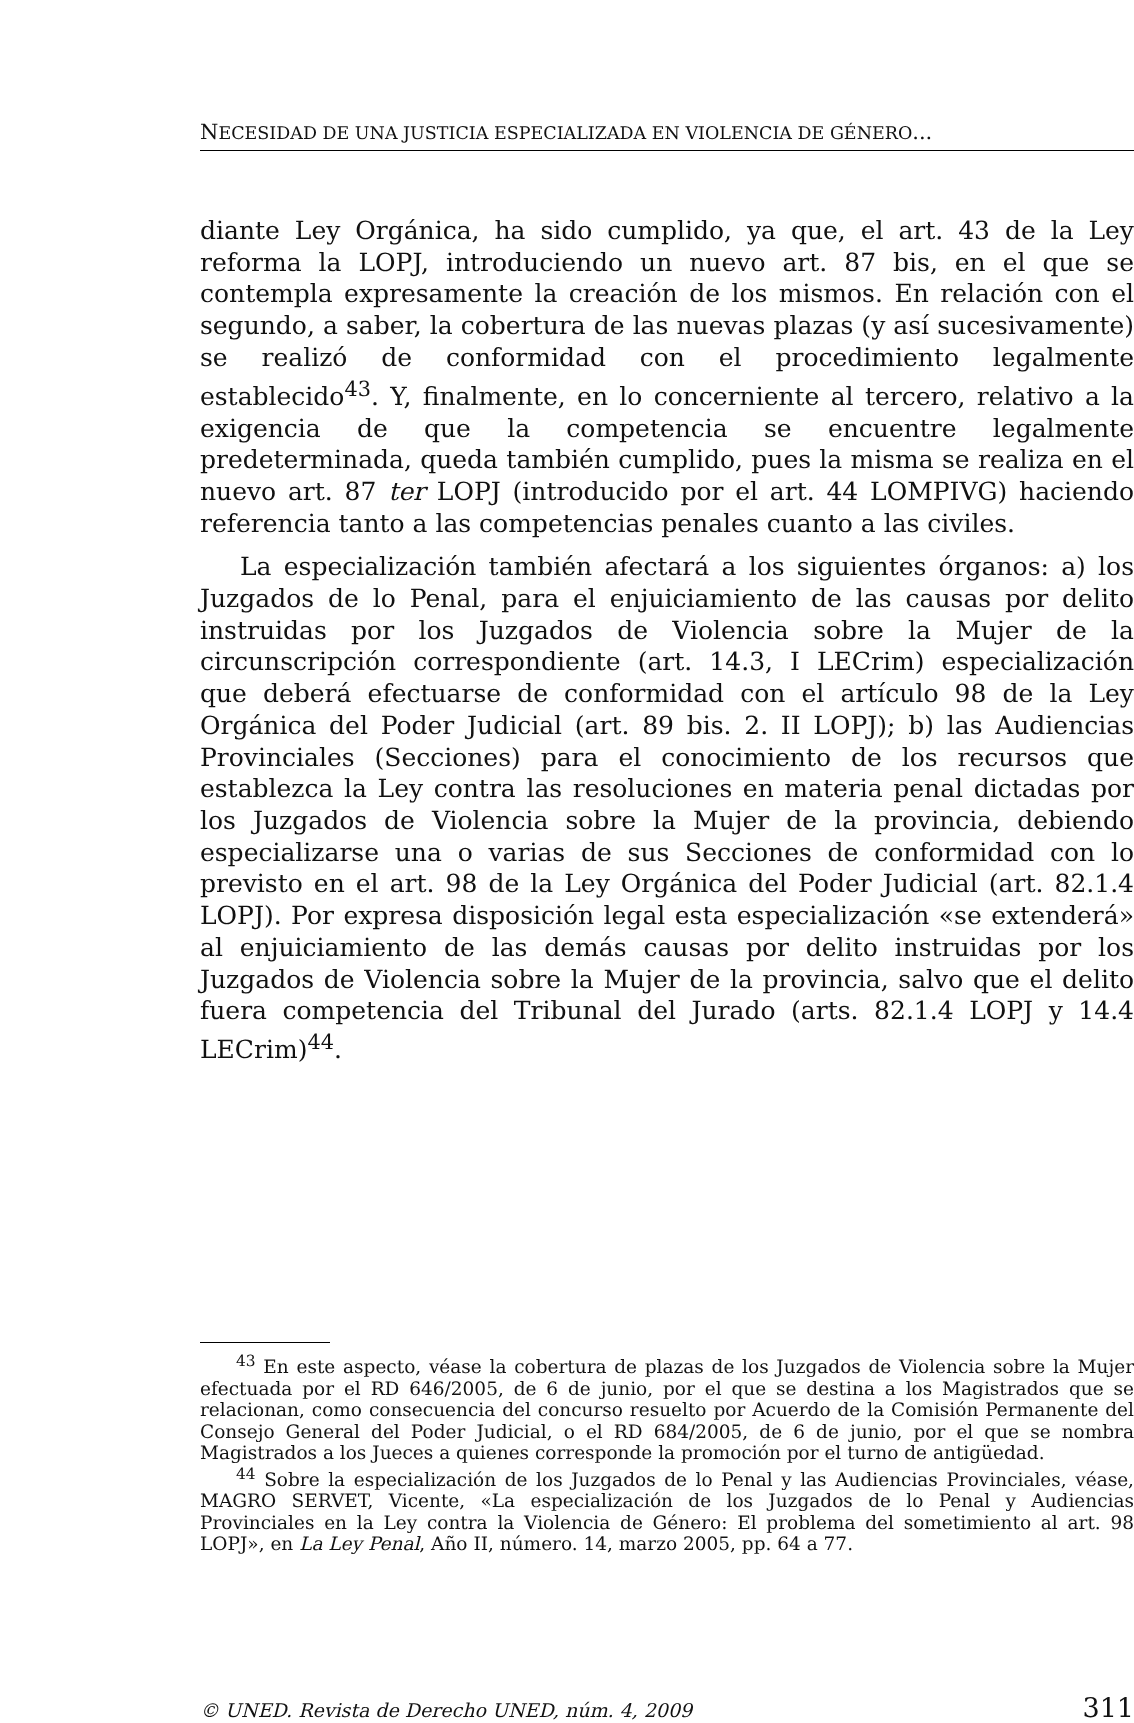NECESIDAD DE UNA JUSTICIA ESPECIALIZADA EN VIOLENCIA DE GÉNERO...
diante Ley Orgánica, ha sido cumplido, ya que, el art. 43 de la Ley reforma la LOPJ, introduciendo un nuevo art. 87 bis, en el que se contempla expresamente la creación de los mismos. En relación con el segundo, a saber, la cobertura de las nuevas plazas (y así sucesivamente) se realizó de conformidad con el procedimiento legalmente establecido<sup>43</sup>. Y, finalmente, en lo concerniente al tercero, relativo a la exigencia de que la competencia se encuentre legalmente predeterminada, queda también cumplido, pues la misma se realiza en el nuevo art. 87 ter LOPJ (introducido por el art. 44 LOMPIVG) haciendo referencia tanto a las competencias penales cuanto a las civiles.
La especialización también afectará a los siguientes órganos: a) los Juzgados de lo Penal, para el enjuiciamiento de las causas por delito instruidas por los Juzgados de Violencia sobre la Mujer de la circunscripción correspondiente (art. 14.3, I LECrim) especialización que deberá efectuarse de conformidad con el artículo 98 de la Ley Orgánica del Poder Judicial (art. 89 bis. 2. II LOPJ); b) las Audiencias Provinciales (Secciones) para el conocimiento de los recursos que establezca la Ley contra las resoluciones en materia penal dictadas por los Juzgados de Violencia sobre la Mujer de la provincia, debiendo especializarse una o varias de sus Secciones de conformidad con lo previsto en el art. 98 de la Ley Orgánica del Poder Judicial (art. 82.1.4 LOPJ). Por expresa disposición legal esta especialización «se extenderá» al enjuiciamiento de las demás causas por delito instruidas por los Juzgados de Violencia sobre la Mujer de la provincia, salvo que el delito fuera competencia del Tribunal del Jurado (arts. 82.1.4 LOPJ y 14.4 LECrim)<sup>44</sup>.
<sup>43</sup> En este aspecto, véase la cobertura de plazas de los Juzgados de Violencia sobre la Mujer efectuada por el RD 646/2005, de 6 de junio, por el que se destina a los Magistrados que se relacionan, como consecuencia del concurso resuelto por Acuerdo de la Comisión Permanente del Consejo General del Poder Judicial, o el RD 684/2005, de 6 de junio, por el que se nombra Magistrados a los Jueces a quienes corresponde la promoción por el turno de antigüedad.
<sup>44</sup> Sobre la especialización de los Juzgados de lo Penal y las Audiencias Provinciales, véase, MAGRO SERVET, Vicente, «La especialización de los Juzgados de lo Penal y Audiencias Provinciales en la Ley contra la Violencia de Género: El problema del sometimiento al art. 98 LOPJ», en La Ley Penal, Año II, número. 14, marzo 2005, pp. 64 a 77.
© UNED. Revista de Derecho UNED, núm. 4, 2009 311